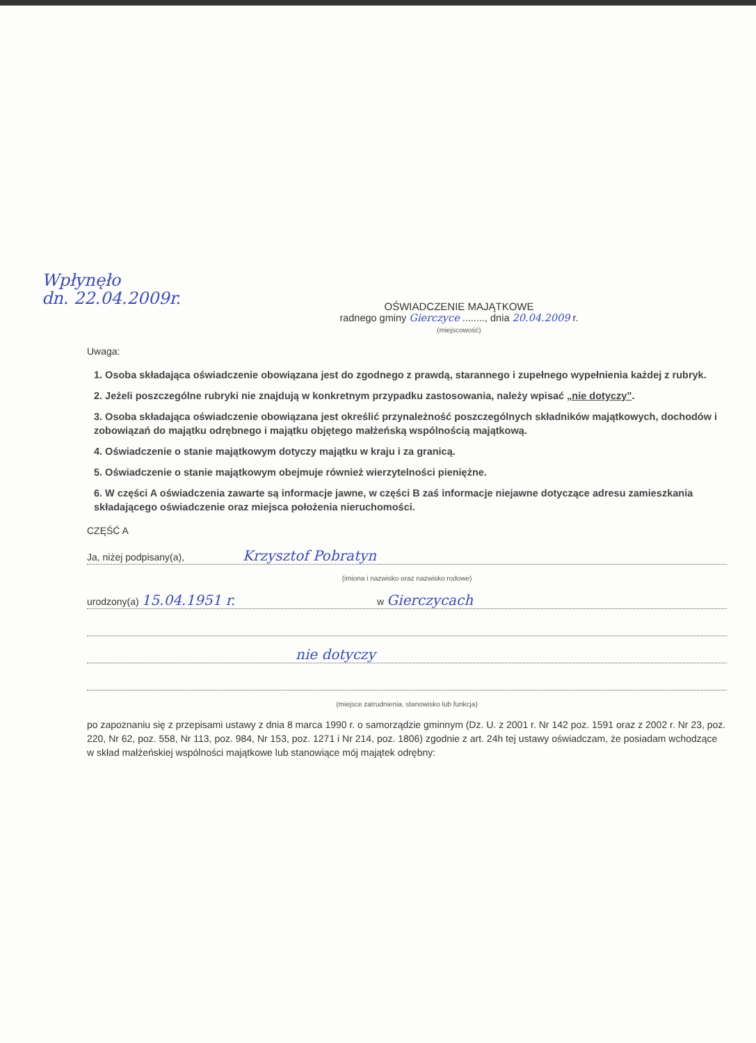Wpłynęło
dn. 22.04.2009r.
OŚWIADCZENIE MAJĄTKOWE
radnego gminy Gierczyce ........, dnia 20.04.2009 r.
(miejscowość)
Uwaga:
1. Osoba składająca oświadczenie obowiązana jest do zgodnego z prawdą, starannego i zupełnego wypełnienia każdej z rubryk.
2. Jeżeli poszczególne rubryki nie znajdują w konkretnym przypadku zastosowania, należy wpisać „nie dotyczy”.
3. Osoba składająca oświadczenie obowiązana jest określić przynależność poszczególnych składników majątkowych, dochodów i zobowiązań do majątku odrębnego i majątku objętego małżeńską wspólnością majątkową.
4. Oświadczenie o stanie majątkowym dotyczy majątku w kraju i za granicą.
5. Oświadczenie o stanie majątkowym obejmuje również wierzytelności pieniężne.
6. W części A oświadczenia zawarte są informacje jawne, w części B zaś informacje niejawne dotyczące adresu zamieszkania składającego oświadczenie oraz miejsca położenia nieruchomości.
CZĘŚĆ A
Ja, niżej podpisany(a), Krzysztof Pobratyn
(imiona i nazwisko oraz nazwisko rodowe)
urodzony(a) 15.04.1951 r. w Gierczycach
nie dotyczy
(miejsce zatrudnienia, stanowisko lub funkcja)
po zapoznaniu się z przepisami ustawy z dnia 8 marca 1990 r. o samorządzie gminnym (Dz. U. z 2001 r. Nr 142 poz. 1591 oraz z 2002 r. Nr 23, poz. 220, Nr 62, poz. 558, Nr 113, poz. 984, Nr 153, poz. 1271 i Nr 214, poz. 1806) zgodnie z art. 24h tej ustawy oświadczam, że posiadam wchodzące w skład małżeńskiej wspólności majątkowe lub stanowiące mój majątek odrębny: